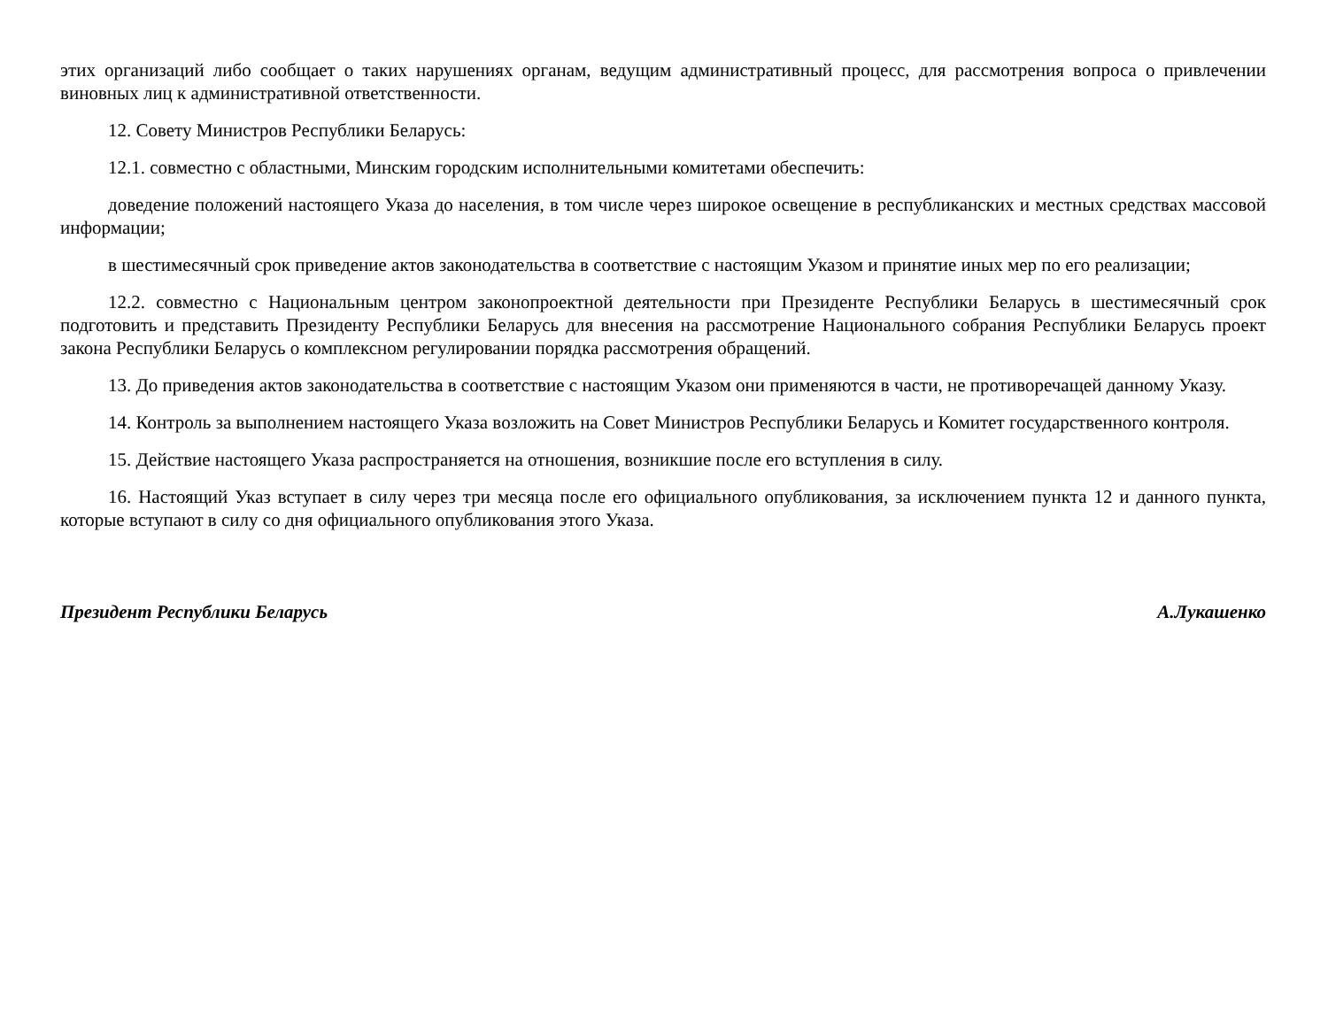этих организаций либо сообщает о таких нарушениях органам, ведущим административный процесс, для рассмотрения вопроса о привлечении виновных лиц к административной ответственности.
12. Совету Министров Республики Беларусь:
12.1. совместно с областными, Минским городским исполнительными комитетами обеспечить:
доведение положений настоящего Указа до населения, в том числе через широкое освещение в республиканских и местных средствах массовой информации;
в шестимесячный срок приведение актов законодательства в соответствие с настоящим Указом и принятие иных мер по его реализации;
12.2. совместно с Национальным центром законопроектной деятельности при Президенте Республики Беларусь в шестимесячный срок подготовить и представить Президенту Республики Беларусь для внесения на рассмотрение Национального собрания Республики Беларусь проект закона Республики Беларусь о комплексном регулировании порядка рассмотрения обращений.
13. До приведения актов законодательства в соответствие с настоящим Указом они применяются в части, не противоречащей данному Указу.
14. Контроль за выполнением настоящего Указа возложить на Совет Министров Республики Беларусь и Комитет государственного контроля.
15. Действие настоящего Указа распространяется на отношения, возникшие после его вступления в силу.
16. Настоящий Указ вступает в силу через три месяца после его официального опубликования, за исключением пункта 12 и данного пункта, которые вступают в силу со дня официального опубликования этого Указа.
Президент Республики Беларусь А.Лукашенко